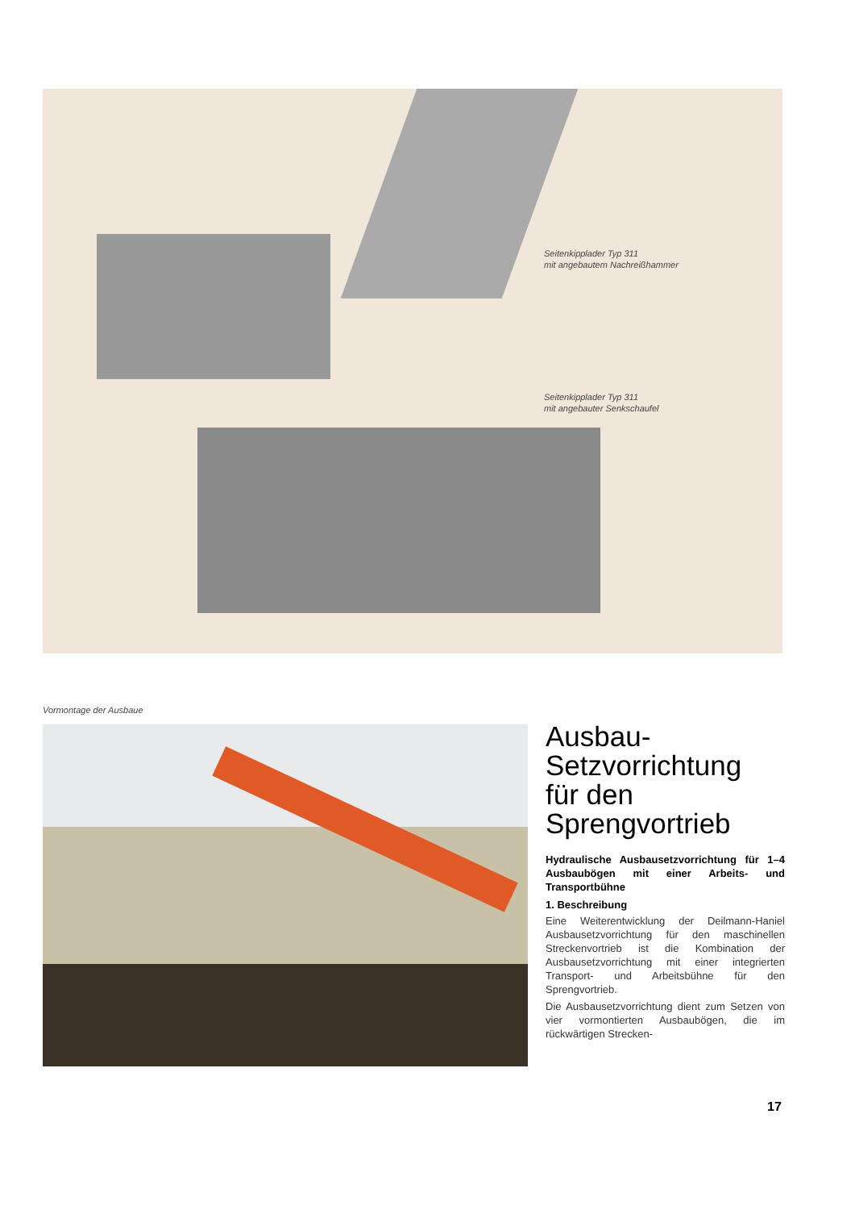Seitenkipplader Typ 311
mit angebautem Nachreißhammer
Seitenkipplader Typ 311
mit angebauter Senkschaufel
Vormontage der Ausbaue
Ausbau-
Setzvorrichtung
für den
Sprengvortrieb
Hydraulische Ausbausetzvorrichtung für 1–4 Ausbaubögen mit einer Arbeits- und Transportbühne
1. Beschreibung
Eine Weiterentwicklung der Deilmann-Haniel Ausbausetzvorrichtung für den maschinellen Streckenvortrieb ist die Kombination der Ausbausetzvorrichtung mit einer integrierten Transport- und Arbeitsbühne für den Sprengvortrieb.
Die Ausbausetzvorrichtung dient zum Setzen von vier vormontierten Ausbaubögen, die im rückwärtigen Strecken-
17